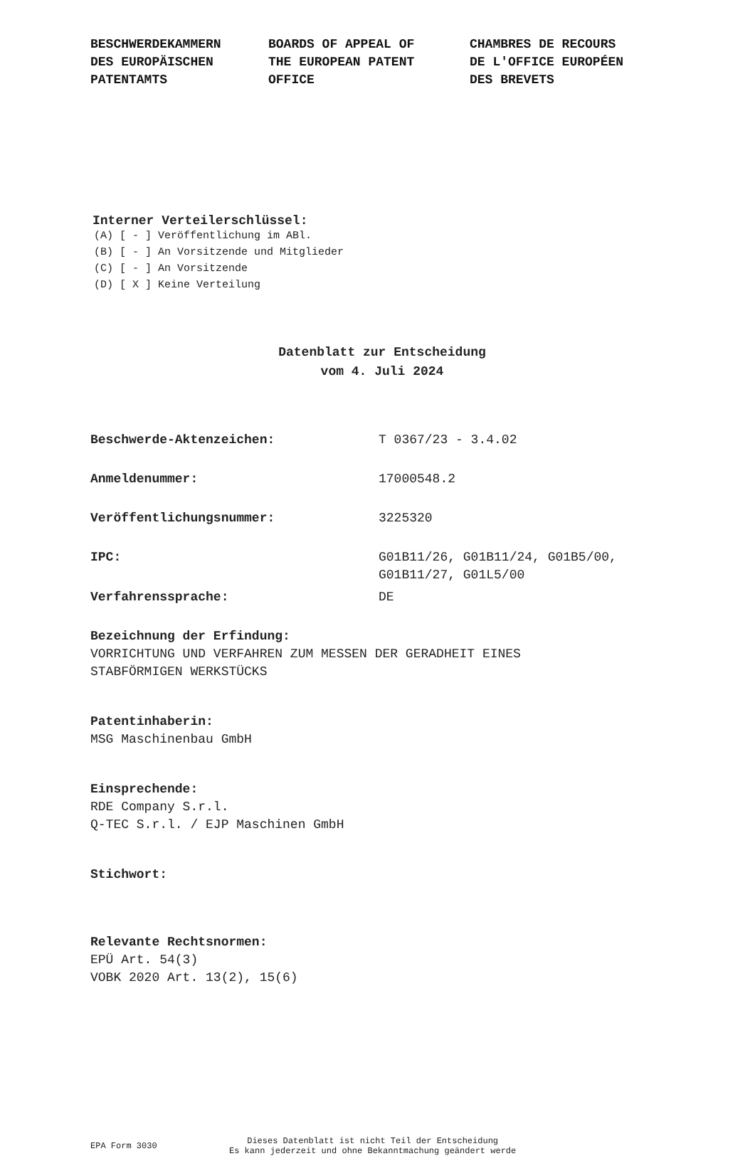BESCHWERDEKAMMERN DES EUROPÄISCHEN PATENTAMTS
BOARDS OF APPEAL OF THE EUROPEAN PATENT OFFICE
CHAMBRES DE RECOURS DE L'OFFICE EUROPÉEN DES BREVETS
Interner Verteilerschlüssel:
(A) [ - ] Veröffentlichung im ABl. (B) [ - ] An Vorsitzende und Mitglieder (C) [ - ] An Vorsitzende (D) [ X ] Keine Verteilung
Datenblatt zur Entscheidung
vom 4. Juli 2024
Beschwerde-Aktenzeichen: T 0367/23 - 3.4.02
Anmeldenummer: 17000548.2
Veröffentlichungsnummer: 3225320
IPC: G01B11/26, G01B11/24, G01B5/00,
G01B11/27, G01L5/00
Verfahrenssprache: DE
Bezeichnung der Erfindung:
VORRICHTUNG UND VERFAHREN ZUM MESSEN DER GERADHEIT EINES
STABFÖRMIGEN WERKSTÜCKS
Patentinhaberin:
MSG Maschinenbau GmbH
Einsprechende:
RDE Company S.r.l.
Q-TEC S.r.l. / EJP Maschinen GmbH
Stichwort:
Relevante Rechtsnormen:
EPÜ Art. 54(3)
VOBK 2020 Art. 13(2), 15(6)
EPA Form 3030
Dieses Datenblatt ist nicht Teil der Entscheidung
Es kann jederzeit und ohne Bekanntmachung geändert werde